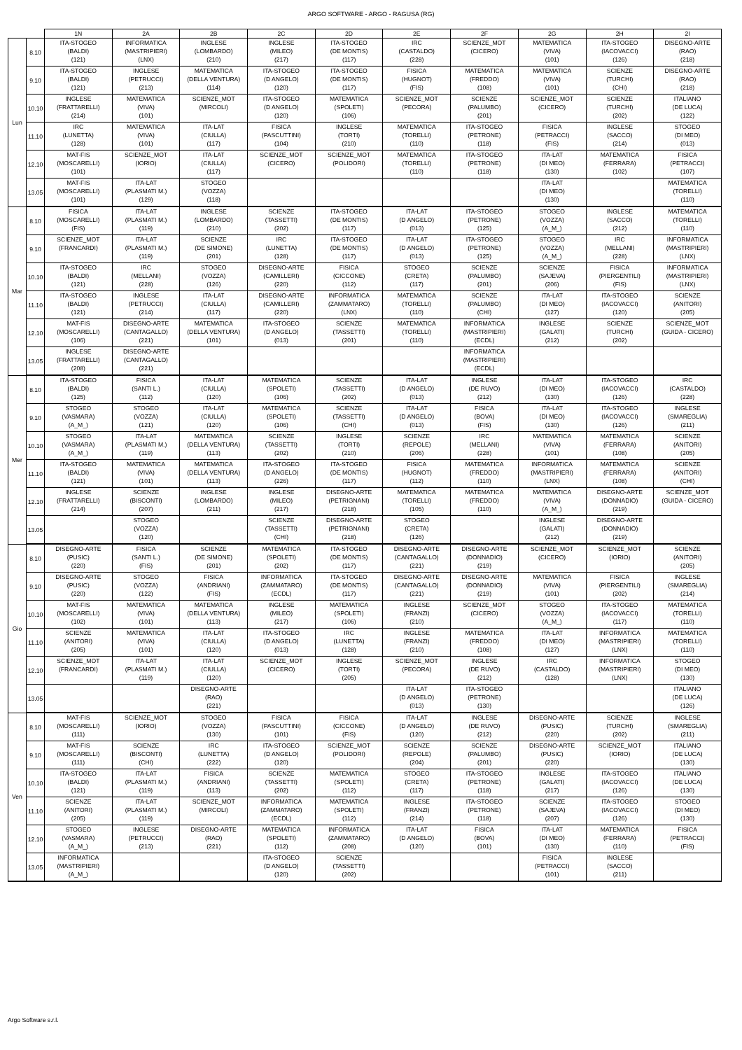ARGO SOFTWARE - ARGO - RAGUSA (RG)
| | | 1N | 2A | 2B | 2C | 2D | 2E | 2F | 2G | 2H | 2I |
| --- | --- | --- | --- | --- | --- | --- | --- | --- | --- | --- | --- |
| Lun | 8.10 | ITA-STOGEO (BALDI) (121) | INFORMATICA (MASTRIPIERI) (LNX) | INGLESE (LOMBARDO) (210) | INGLESE (MILEO) (217) | ITA-STOGEO (DE MONTIS) (117) | IRC (CASTALDO) (228) | SCIENZE_MOT (CICERO) | MATEMATICA (VIVA) (101) | ITA-STOGEO (IACOVACCI) (126) | DISEGNO-ARTE (RAO) (218) |
| | 9.10 | ITA-STOGEO (BALDI) (121) | INGLESE (PETRUCCI) (213) | MATEMATICA (DELLA VENTURA) (114) | ITA-STOGEO (D ANGELO) (120) | ITA-STOGEO (DE MONTIS) (117) | FISICA (HUGNOT) (FIS) | MATEMATICA (FREDDO) (108) | MATEMATICA (VIVA) (101) | SCIENZE (TURCHI) (CHI) | DISEGNO-ARTE (RAO) (218) |
| | 10.10 | INGLESE (FRATTARELLI) (214) | MATEMATICA (VIVA) (101) | SCIENZE_MOT (MIRCOLI) | ITA-STOGEO (D ANGELO) (120) | MATEMATICA (SPOLETI) (106) | SCIENZE_MOT (PECORA) | SCIENZE (PALUMBO) (201) | SCIENZE_MOT (CICERO) | SCIENZE (TURCHI) (202) | ITALIANO (DE LUCA) (122) |
| | 11.10 | IRC (LUNETTA) (128) | MATEMATICA (VIVA) (101) | ITA-LAT (CIULLA) (117) | FISICA (PASCUTTINI) (104) | INGLESE (TORTI) (210) | MATEMATICA (TORELLI) (110) | ITA-STOGEO (PETRONE) (118) | FISICA (PETRACCI) (FIS) | INGLESE (SACCO) (214) | STOGEO (DI MEO) (013) |
| | 12.10 | MAT-FIS (MOSCARELLI) (101) | SCIENZE_MOT (IORIO) | ITA-LAT (CIULLA) (117) | SCIENZE_MOT (CICERO) | SCIENZE_MOT (POLIDORI) | MATEMATICA (TORELLI) (110) | ITA-STOGEO (PETRONE) (118) | ITA-LAT (DI MEO) (130) | MATEMATICA (FERRARA) (102) | FISICA (PETRACCI) (107) |
| | 13.05 | MAT-FIS (MOSCARELLI) (101) | ITA-LAT (PLASMATI M.) (129) | STOGEO (VOZZA) (118) | | | | | ITA-LAT (DI MEO) (130) | | MATEMATICA (TORELLI) (110) |
| Mar | 8.10 | FISICA (MOSCARELLI) (FIS) | ITA-LAT (PLASMATI M.) (119) | INGLESE (LOMBARDO) (210) | SCIENZE (TASSETTI) (202) | ITA-STOGEO (DE MONTIS) (117) | ITA-LAT (D ANGELO) (013) | ITA-STOGEO (PETRONE) (125) | STOGEO (VOZZA) (A_M_) | INGLESE (SACCO) (212) | MATEMATICA (TORELLI) (110) |
| | 9.10 | SCIENZE_MOT (FRANCARDI) | ITA-LAT (PLASMATI M.) (119) | SCIENZE (DE SIMONE) (201) | IRC (LUNETTA) (128) | ITA-STOGEO (DE MONTIS) (117) | ITA-LAT (D ANGELO) (013) | ITA-STOGEO (PETRONE) (125) | STOGEO (VOZZA) (A_M_) | IRC (MELLANI) (228) | INFORMATICA (MASTRIPIERI) (LNX) |
| | 10.10 | ITA-STOGEO (BALDI) (121) | IRC (MELLANI) (228) | STOGEO (VOZZA) (126) | DISEGNO-ARTE (CAMILLERI) (220) | FISICA (CICCONE) (112) | STOGEO (CRETA) (117) | SCIENZE (PALUMBO) (201) | SCIENZE (SAJEVA) (206) | FISICA (PIERGENTILI) (FIS) | INFORMATICA (MASTRIPIERI) (LNX) |
| | 11.10 | ITA-STOGEO (BALDI) (121) | INGLESE (PETRUCCI) (214) | ITA-LAT (CIULLA) (117) | DISEGNO-ARTE (CAMILLERI) (220) | INFORMATICA (ZAMMATARO) (LNX) | MATEMATICA (TORELLI) (110) | SCIENZE (PALUMBO) (CHI) | ITA-LAT (DI MEO) (127) | ITA-STOGEO (IACOVACCI) (120) | SCIENZE (ANITORI) (205) |
| | 12.10 | MAT-FIS (MOSCARELLI) (106) | DISEGNO-ARTE (CANTAGALLO) (221) | MATEMATICA (DELLA VENTURA) (101) | ITA-STOGEO (D ANGELO) (013) | SCIENZE (TASSETTI) (201) | MATEMATICA (TORELLI) (110) | INFORMATICA (MASTRIPIERI) (ECDL) | INGLESE (GALATI) (212) | SCIENZE (TURCHI) (202) | SCIENZE_MOT (GUIDA - CICERO) |
| | 13.05 | INGLESE (FRATTARELLI) (208) | DISEGNO-ARTE (CANTAGALLO) (221) | | | | | INFORMATICA (MASTRIPIERI) (ECDL) | | | |
| Mer | 8.10 | ITA-STOGEO (BALDI) (125) | FISICA (SANTI L.) (112) | ITA-LAT (CIULLA) (120) | MATEMATICA (SPOLETI) (106) | SCIENZE (TASSETTI) (202) | ITA-LAT (D ANGELO) (013) | INGLESE (DE RUVO) (212) | ITA-LAT (DI MEO) (130) | ITA-STOGEO (IACOVACCI) (126) | IRC (CASTALDO) (228) |
| | 9.10 | STOGEO (VASMARA) (A_M_) | STOGEO (VOZZA) (121) | ITA-LAT (CIULLA) (120) | MATEMATICA (SPOLETI) (106) | SCIENZE (TASSETTI) (CHI) | ITA-LAT (D ANGELO) (013) | FISICA (BOVA) (FIS) | ITA-LAT (DI MEO) (130) | ITA-STOGEO (IACOVACCI) (126) | INGLESE (SMAREGLIA) (211) |
| | 10.10 | STOGEO (VASMARA) (A_M_) | ITA-LAT (PLASMATI M.) (119) | MATEMATICA (DELLA VENTURA) (113) | SCIENZE (TASSETTI) (202) | INGLESE (TORTI) (210) | SCIENZE (REPOLE) (206) | IRC (MELLANI) (228) | MATEMATICA (VIVA) (101) | MATEMATICA (FERRARA) (108) | SCIENZE (ANITORI) (205) |
| | 11.10 | ITA-STOGEO (BALDI) (121) | MATEMATICA (VIVA) (101) | MATEMATICA (DELLA VENTURA) (113) | ITA-STOGEO (D ANGELO) (226) | ITA-STOGEO (DE MONTIS) (117) | FISICA (HUGNOT) (112) | MATEMATICA (FREDDO) (110) | INFORMATICA (MASTRIPIERI) (LNX) | MATEMATICA (FERRARA) (108) | SCIENZE (ANITORI) (CHI) |
| | 12.10 | INGLESE (FRATTARELLI) (214) | SCIENZE (BISCONTI) (207) | INGLESE (LOMBARDO) (211) | INGLESE (MILEO) (217) | DISEGNO-ARTE (PETRIGNANI) (218) | MATEMATICA (TORELLI) (105) | MATEMATICA (FREDDO) (110) | MATEMATICA (VIVA) (A_M_) | DISEGNO-ARTE (DONNADIO) (219) | SCIENZE_MOT (GUIDA - CICERO) |
| | 13.05 | | STOGEO (VOZZA) (120) | | SCIENZE (TASSETTI) (CHI) | DISEGNO-ARTE (PETRIGNANI) (218) | STOGEO (CRETA) (126) | | INGLESE (GALATI) (212) | DISEGNO-ARTE (DONNADIO) (219) | |
| Gio | 8.10 | DISEGNO-ARTE (PUSIC) (220) | FISICA (SANTI L.) (FIS) | SCIENZE (DE SIMONE) (201) | MATEMATICA (SPOLETI) (202) | ITA-STOGEO (DE MONTIS) (117) | DISEGNO-ARTE (CANTAGALLO) (221) | DISEGNO-ARTE (DONNADIO) (219) | SCIENZE_MOT (CICERO) | SCIENZE_MOT (IORIO) | SCIENZE (ANITORI) (205) |
| | 9.10 | DISEGNO-ARTE (PUSIC) (220) | STOGEO (VOZZA) (122) | FISICA (ANDRIANI) (FIS) | INFORMATICA (ZAMMATARO) (ECDL) | ITA-STOGEO (DE MONTIS) (117) | DISEGNO-ARTE (CANTAGALLO) (221) | DISEGNO-ARTE (DONNADIO) (219) | MATEMATICA (VIVA) (101) | FISICA (PIERGENTILI) (202) | INGLESE (SMAREGLIA) (214) |
| | 10.10 | MAT-FIS (MOSCARELLI) (102) | MATEMATICA (VIVA) (101) | MATEMATICA (DELLA VENTURA) (113) | INGLESE (MILEO) (217) | MATEMATICA (SPOLETI) (106) | INGLESE (FRANZI) (210) | SCIENZE_MOT (CICERO) | STOGEO (VOZZA) (A_M_) | ITA-STOGEO (IACOVACCI) (117) | MATEMATICA (TORELLI) (110) |
| | 11.10 | SCIENZE (ANITORI) (205) | MATEMATICA (VIVA) (101) | ITA-LAT (CIULLA) (120) | ITA-STOGEO (D ANGELO) (013) | IRC (LUNETTA) (128) | INGLESE (FRANZI) (210) | MATEMATICA (FREDDO) (108) | ITA-LAT (DI MEO) (127) | INFORMATICA (MASTRIPIERI) (LNX) | MATEMATICA (TORELLI) (110) |
| | 12.10 | SCIENZE_MOT (FRANCARDI) | ITA-LAT (PLASMATI M.) (119) | ITA-LAT (CIULLA) (120) | SCIENZE_MOT (CICERO) | INGLESE (TORTI) (205) | SCIENZE_MOT (PECORA) | INGLESE (DE RUVO) (212) | IRC (CASTALDO) (128) | INFORMATICA (MASTRIPIERI) (LNX) | STOGEO (DI MEO) (130) |
| | 13.05 | | | DISEGNO-ARTE (RAO) (221) | | | ITA-LAT (D ANGELO) (013) | ITA-STOGEO (PETRONE) (130) | | | ITALIANO (DE LUCA) (126) |
| Ven | 8.10 | MAT-FIS (MOSCARELLI) (111) | SCIENZE_MOT (IORIO) | STOGEO (VOZZA) (130) | FISICA (PASCUTTINI) (101) | FISICA (CICCONE) (FIS) | ITA-LAT (D ANGELO) (120) | INGLESE (DE RUVO) (212) | DISEGNO-ARTE (PUSIC) (220) | SCIENZE (TURCHI) (202) | INGLESE (SMAREGLIA) (211) |
| | 9.10 | MAT-FIS (MOSCARELLI) (111) | SCIENZE (BISCONTI) (CHI) | IRC (LUNETTA) (222) | ITA-STOGEO (D ANGELO) (120) | SCIENZE_MOT (POLIDORI) | SCIENZE (REPOLE) (204) | SCIENZE (PALUMBO) (201) | DISEGNO-ARTE (PUSIC) (220) | SCIENZE_MOT (IORIO) | ITALIANO (DE LUCA) (130) |
| | 10.10 | ITA-STOGEO (BALDI) (121) | ITA-LAT (PLASMATI M.) (119) | FISICA (ANDRIANI) (113) | SCIENZE (TASSETTI) (202) | MATEMATICA (SPOLETI) (112) | STOGEO (CRETA) (117) | ITA-STOGEO (PETRONE) (118) | INGLESE (GALATI) (217) | ITA-STOGEO (IACOVACCI) (126) | ITALIANO (DE LUCA) (130) |
| | 11.10 | SCIENZE (ANITORI) (205) | ITA-LAT (PLASMATI M.) (119) | SCIENZE_MOT (MIRCOLI) | INFORMATICA (ZAMMATARO) (ECDL) | MATEMATICA (SPOLETI) (112) | INGLESE (FRANZI) (214) | ITA-STOGEO (PETRONE) (118) | SCIENZE (SAJEVA) (207) | ITA-STOGEO (IACOVACCI) (126) | STOGEO (DI MEO) (130) |
| | 12.10 | STOGEO (VASMARA) (A_M_) | INGLESE (PETRUCCI) (213) | DISEGNO-ARTE (RAO) (221) | MATEMATICA (SPOLETI) (112) | INFORMATICA (ZAMMATARO) (208) | ITA-LAT (D ANGELO) (120) | FISICA (BOVA) (101) | ITA-LAT (DI MEO) (130) | MATEMATICA (FERRARA) (110) | FISICA (PETRACCI) (FIS) |
| | 13.05 | INFORMATICA (MASTRIPIERI) (A_M_) | | | ITA-STOGEO (D ANGELO) (120) | SCIENZE (TASSETTI) (202) | | | FISICA (PETRACCI) (101) | INGLESE (SACCO) (211) | |
Argo Software s.r.l.